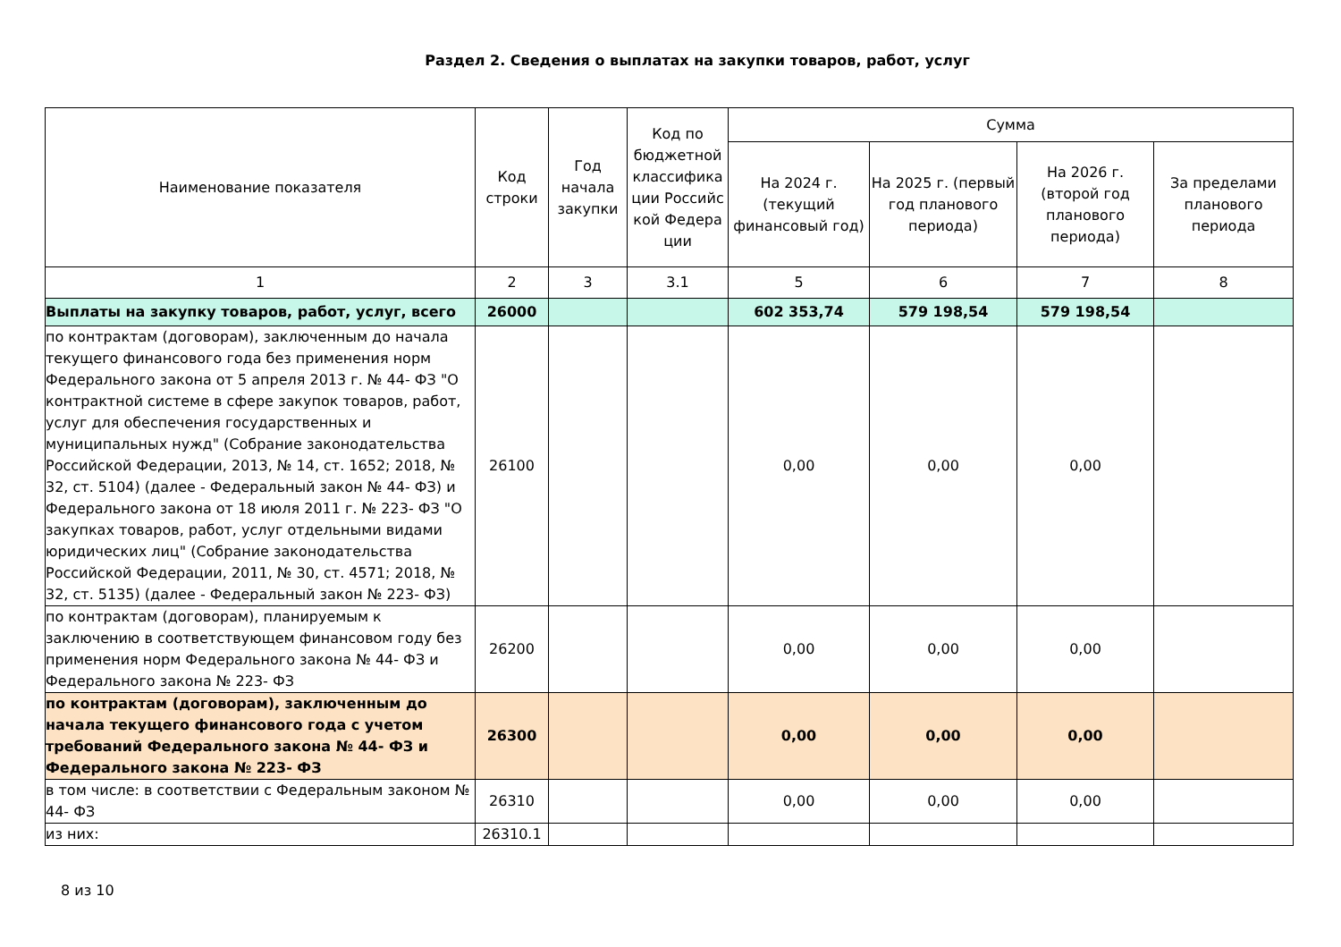Раздел 2. Сведения о выплатах на закупки товаров, работ, услуг
| Наименование показателя | Код строки | Год начала закупки | Код по бюджетной классифика ции Российс кой Федера ции | Сумма | | | |
| --- | --- | --- | --- | --- | --- | --- | --- |
| | | | | На 2024 г. (текущий финансовый год) | На 2025 г. (первый год планового периода) | На 2026 г. (второй год планового периода) | За пределами планового периода |
| 1 | 2 | 3 | 3.1 | 5 | 6 | 7 | 8 |
| Выплаты на закупку товаров, работ, услуг, всего | 26000 | | | 602 353,74 | 579 198,54 | 579 198,54 | |
| по контрактам (договорам), заключенным до начала текущего финансового года без применения норм Федерального закона от 5 апреля 2013 г. № 44- ФЗ "О контрактной системе в сфере закупок товаров, работ, услуг для обеспечения государственных и муниципальных нужд" (Собрание законодательства Российской Федерации, 2013, № 14, ст. 1652; 2018, № 32, ст. 5104) (далее - Федеральный закон № 44- ФЗ) и Федерального закона от 18 июля 2011 г. № 223- ФЗ "О закупках товаров, работ, услуг отдельными видами юридических лиц" (Собрание законодательства Российской Федерации, 2011, № 30, ст. 4571; 2018, № 32, ст. 5135) (далее - Федеральный закон № 223- ФЗ) | 26100 | | | 0,00 | 0,00 | 0,00 | |
| по контрактам (договорам), планируемым к заключению в соответствующем финансовом году без применения норм Федерального закона № 44- ФЗ и Федерального закона № 223- ФЗ | 26200 | | | 0,00 | 0,00 | 0,00 | |
| по контрактам (договорам), заключенным до начала текущего финансового года с учетом требований Федерального закона № 44- ФЗ и Федерального закона № 223- ФЗ | 26300 | | | 0,00 | 0,00 | 0,00 | |
| в том числе: в соответствии с Федеральным законом № 44- ФЗ | 26310 | | | 0,00 | 0,00 | 0,00 | |
| из них: | 26310.1 | | | | | | |
8 из 10